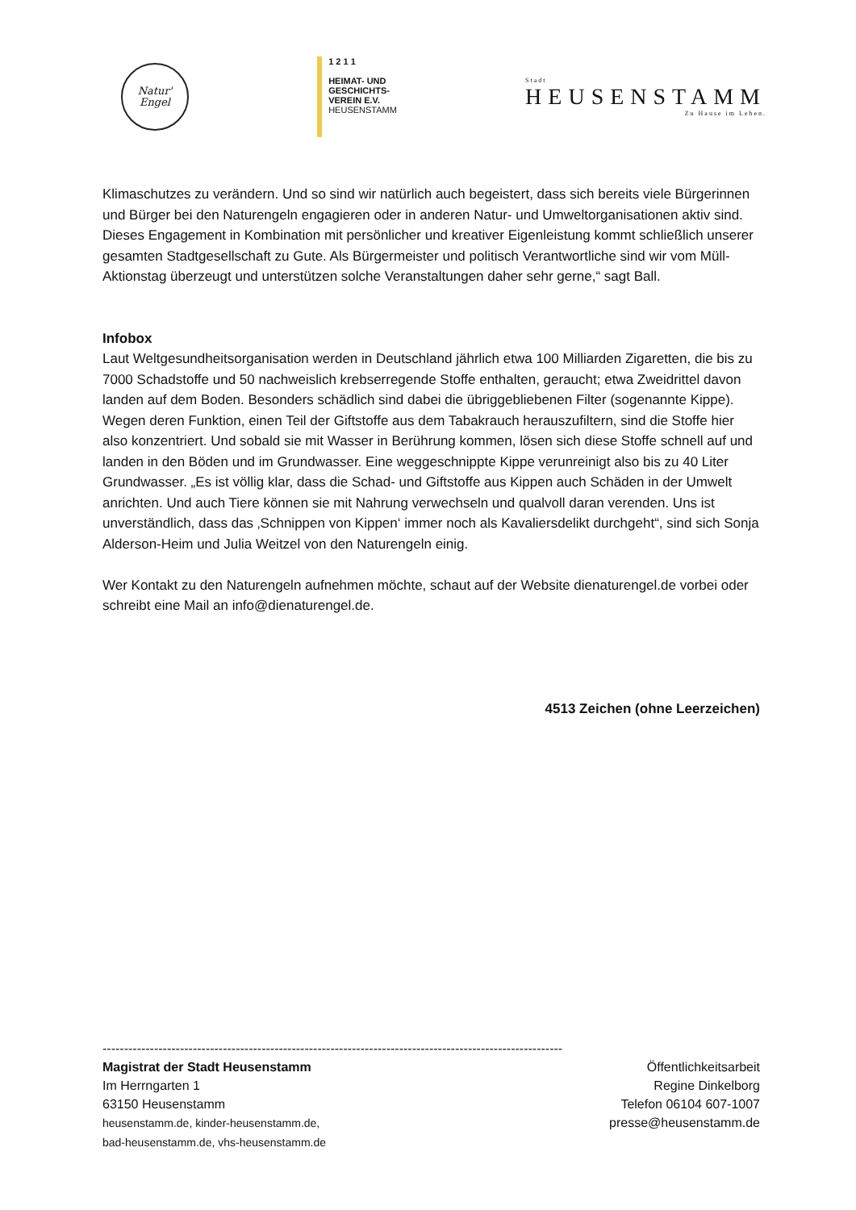Natur'
Engel
1 2 1 1
HEIMAT- UND
GESCHICHTS-
VEREIN E.V.
HEUSENSTAMM
Stadt
HEUSENSTAMM
Zu Hause im Leben.
Klimaschutzes zu verändern. Und so sind wir natürlich auch begeistert, dass sich bereits viele Bürgerinnen und Bürger bei den Naturengeln engagieren oder in anderen Natur- und Umweltorganisationen aktiv sind. Dieses Engagement in Kombination mit persönlicher und kreativer Eigenleistung kommt schließlich unserer gesamten Stadtgesellschaft zu Gute. Als Bürgermeister und politisch Verantwortliche sind wir vom Müll-Aktionstag überzeugt und unterstützen solche Veranstaltungen daher sehr gerne,“ sagt Ball.
Infobox
Laut Weltgesundheitsorganisation werden in Deutschland jährlich etwa 100 Milliarden Zigaretten, die bis zu 7000 Schadstoffe und 50 nachweislich krebserregende Stoffe enthalten, geraucht; etwa Zweidrittel davon landen auf dem Boden. Besonders schädlich sind dabei die übriggebliebenen Filter (sogenannte Kippe). Wegen deren Funktion, einen Teil der Giftstoffe aus dem Tabakrauch herauszufiltern, sind die Stoffe hier also konzentriert. Und sobald sie mit Wasser in Berührung kommen, lösen sich diese Stoffe schnell auf und landen in den Böden und im Grundwasser. Eine weggeschnippte Kippe verunreinigt also bis zu 40 Liter Grundwasser. „Es ist völlig klar, dass die Schad- und Giftstoffe aus Kippen auch Schäden in der Umwelt anrichten. Und auch Tiere können sie mit Nahrung verwechseln und qualvoll daran verenden. Uns ist unverständlich, dass das ‚Schnippen von Kippen‘ immer noch als Kavaliersdelikt durchgeht“, sind sich Sonja Alderson-Heim und Julia Weitzel von den Naturengeln einig.
Wer Kontakt zu den Naturengeln aufnehmen möchte, schaut auf der Website dienaturengel.de vorbei oder schreibt eine Mail an info@dienaturengel.de.
4513 Zeichen (ohne Leerzeichen)
-----------------------------------------------------------------------------------------------------------
Magistrat der Stadt Heusenstamm
Im Herrngarten 1
63150 Heusenstamm
heusenstamm.de, kinder-heusenstamm.de,
bad-heusenstamm.de, vhs-heusenstamm.de
Öffentlichkeitsarbeit
Regine Dinkelborg
Telefon 06104 607-1007
presse@heusenstamm.de